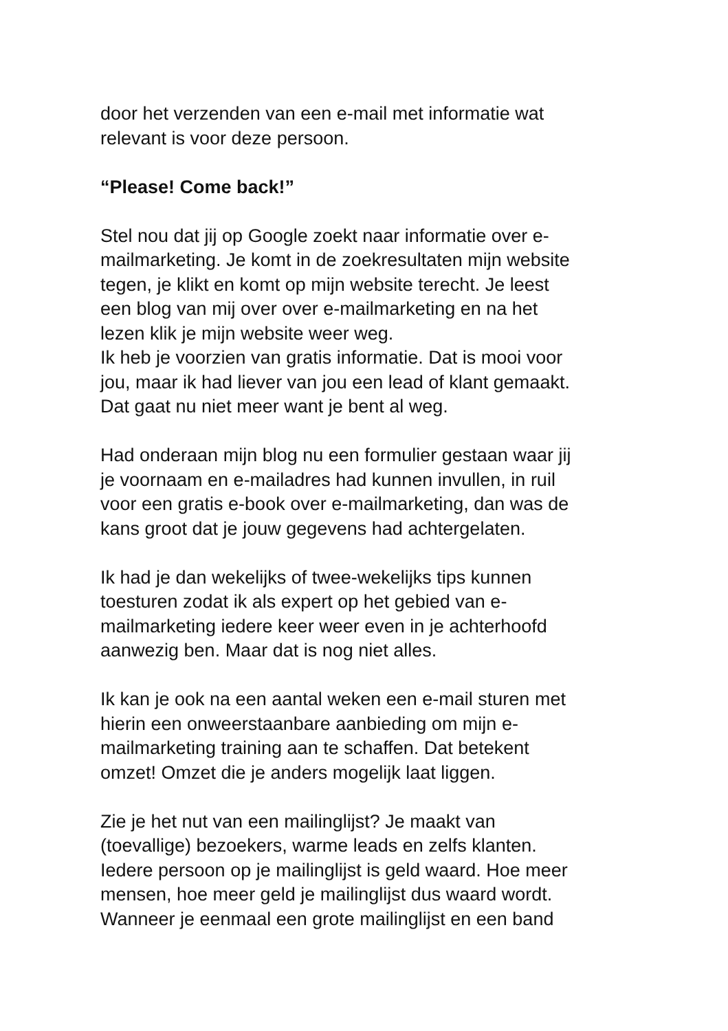door het verzenden van een e-mail met informatie wat
relevant is voor deze persoon.
“Please! Come back!”
Stel nou dat jij op Google zoekt naar informatie over e-
mailmarketing. Je komt in de zoekresultaten mijn website
tegen, je klikt en komt op mijn website terecht. Je leest
een blog van mij over over e-mailmarketing en na het
lezen klik je mijn website weer weg.
Ik heb je voorzien van gratis informatie. Dat is mooi voor
jou, maar ik had liever van jou een lead of klant gemaakt.
Dat gaat nu niet meer want je bent al weg.
Had onderaan mijn blog nu een formulier gestaan waar jij
je voornaam en e-mailadres had kunnen invullen, in ruil
voor een gratis e-book over e-mailmarketing, dan was de
kans groot dat je jouw gegevens had achtergelaten.
Ik had je dan wekelijks of twee-wekelijks tips kunnen
toesturen zodat ik als expert op het gebied van e-
mailmarketing iedere keer weer even in je achterhoofd
aanwezig ben. Maar dat is nog niet alles.
Ik kan je ook na een aantal weken een e-mail sturen met
hierin een onweerstaanbare aanbieding om mijn e-
mailmarketing training aan te schaffen. Dat betekent
omzet! Omzet die je anders mogelijk laat liggen.
Zie je het nut van een mailinglijst? Je maakt van
(toevallige) bezoekers, warme leads en zelfs klanten.
Iedere persoon op je mailinglijst is geld waard. Hoe meer
mensen, hoe meer geld je mailinglijst dus waard wordt.
Wanneer je eenmaal een grote mailinglijst en een band